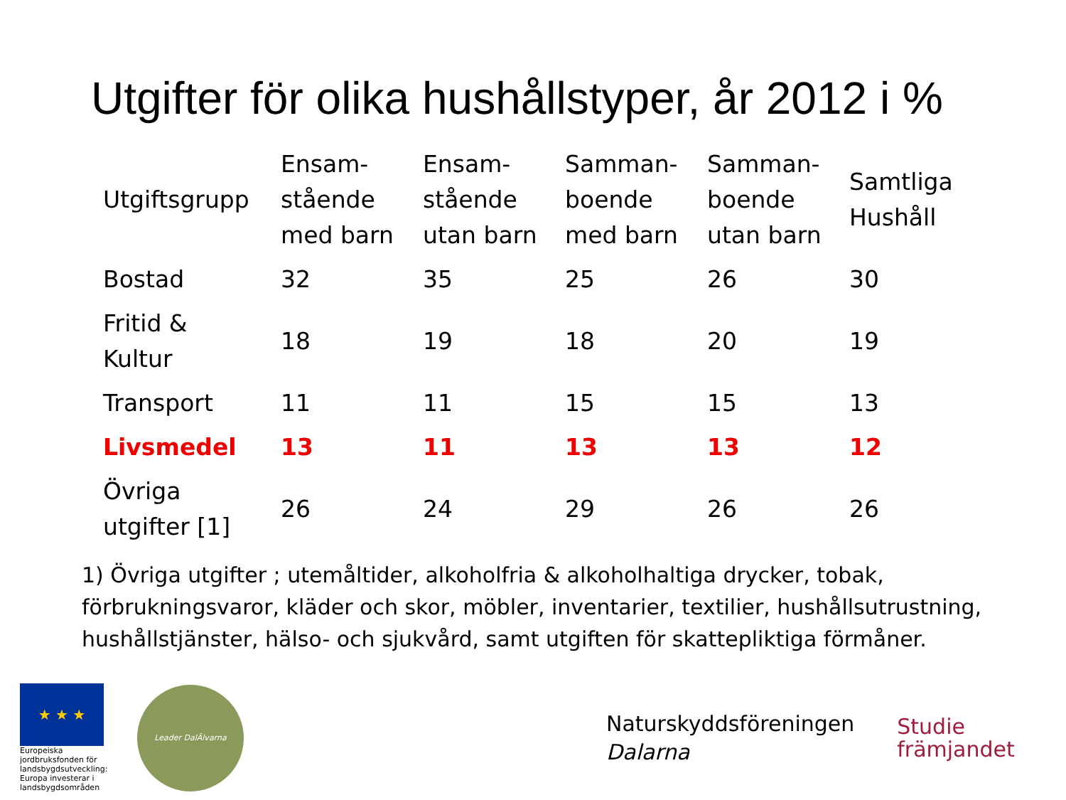Utgifter för olika hushållstyper, år 2012 i %
| Utgiftsgrupp | Ensam- stående med barn | Ensam- stående utan barn | Samman- boende med barn | Samman- boende utan barn | Samtliga Hushåll |
| --- | --- | --- | --- | --- | --- |
| Bostad | 32 | 35 | 25 | 26 | 30 |
| Fritid & Kultur | 18 | 19 | 18 | 20 | 19 |
| Transport | 11 | 11 | 15 | 15 | 13 |
| Livsmedel | 13 | 11 | 13 | 13 | 12 |
| Övriga utgifter [1] | 26 | 24 | 29 | 26 | 26 |
1) Övriga utgifter ; utemåltider, alkoholfria & alkoholhaltiga drycker, tobak, förbrukningsvaror, kläder och skor, möbler, inventarier, textilier, hushållsutrustning, hushållstjänster, hälso- och sjukvård, samt utgiften för skattepliktiga förmåner.
★ ★ ★
Europeiska jordbruksfonden för landsbygdsutveckling: Europa investerar i landsbygdsområden
Leader DalÄlvarna
Naturskyddsföreningen
Dalarna
Studie
främjandet